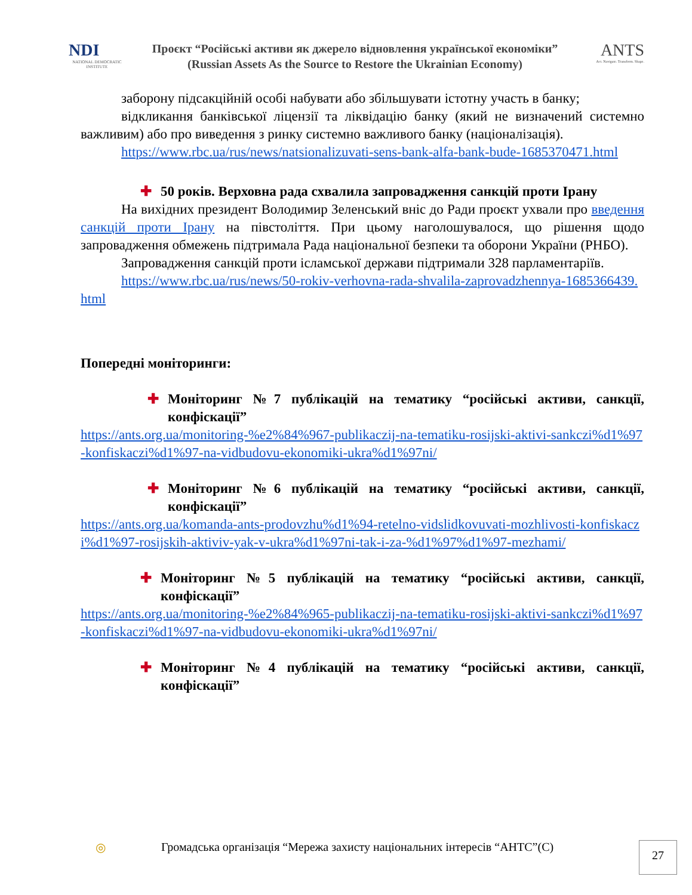NDI
NATIONAL DEMOCRATIC INSTITUTE
Проєкт “Російські активи як джерело відновлення української економіки”
(Russian Assets As the Source to Restore the Ukrainian Economy)
ANTS
Act. Navigate. Transform. Shape.
заборону підсакційній особі набувати або збільшувати істотну участь в банку;
відкликання банківської ліцензії та ліквідацію банку (який не визначений системно важливим) або про виведення з ринку системно важливого банку (націоналізація).
https://www.rbc.ua/rus/news/natsionalizuvati-sens-bank-alfa-bank-bude-1685370471.html
✚ 50 років. Верховна рада схвалила запровадження санкцій проти Ірану
На вихідних президент Володимир Зеленський вніс до Ради проєкт ухвали про введення санкцій проти Ірану на півстоліття. При цьому наголошувалося, що рішення щодо запровадження обмежень підтримала Рада національної безпеки та оборони України (РНБО).
Запровадження санкцій проти ісламської держави підтримали 328 парламентаріїв.
https://www.rbc.ua/rus/news/50-rokiv-verhovna-rada-shvalila-zaprovadzhennya-1685366439.html
Попередні моніторинги:
✚ Моніторинг №7 публікацій на тематику “російські активи, санкції, конфіскації”
https://ants.org.ua/monitoring-%e2%84%967-publikaczij-na-tematiku-rosijski-aktivi-sankczi%d1%97-konfiskaczi%d1%97-na-vidbudovu-ekonomiki-ukra%d1%97ni/
✚ Моніторинг №6 публікацій на тематику “російські активи, санкції, конфіскації”
https://ants.org.ua/komanda-ants-prodovzhu%d1%94-retelno-vidslidkovuvati-mozhlivosti-konfiskaczi%d1%97-rosijskih-aktiviv-yak-v-ukra%d1%97ni-tak-i-za-%d1%97%d1%97-mezhami/
✚ Моніторинг №5 публікацій на тематику “російські активи, санкції, конфіскації”
https://ants.org.ua/monitoring-%e2%84%965-publikaczij-na-tematiku-rosijski-aktivi-sankczi%d1%97-konfiskaczi%d1%97-na-vidbudovu-ekonomiki-ukra%d1%97ni/
✚ Моніторинг №4 публікацій на тематику “російські активи, санкції, конфіскації”
◎ Громадська організація “Мережа захисту національних інтересів “АНТС”(С)
27